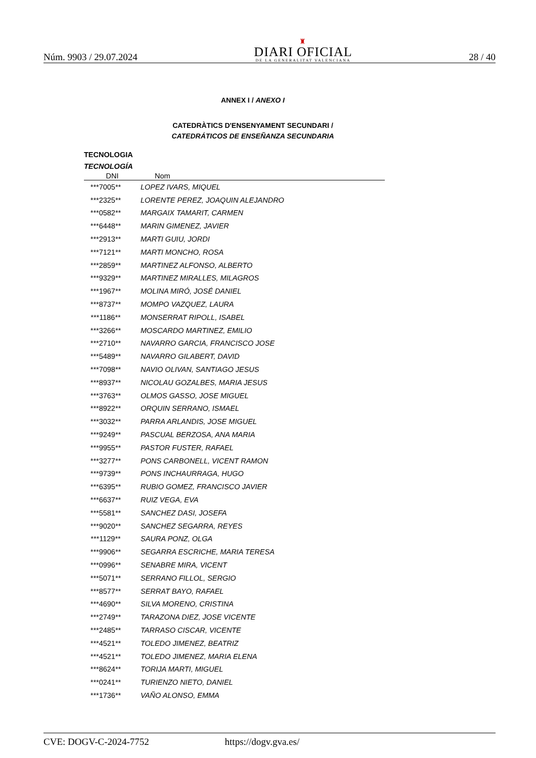Núm. 9903 / 29.07.2024
♜
DIARI OFICIAL
DE LA GENERALITAT VALENCIANA
28 / 40
ANNEX I / ANEXO I
CATEDRÀTICS D'ENSENYAMENT SECUNDARI /
CATEDRÁTICOS DE ENSEÑANZA SECUNDARIA
TECNOLOGIA
TECNOLOGÍA
| DNI | Nom |
| --- | --- |
| ***7005** | LOPEZ IVARS, MIQUEL |
| ***2325** | LORENTE PEREZ, JOAQUIN ALEJANDRO |
| ***0582** | MARGAIX TAMARIT, CARMEN |
| ***6448** | MARIN GIMENEZ, JAVIER |
| ***2913** | MARTI GUIU, JORDI |
| ***7121** | MARTI MONCHO, ROSA |
| ***2859** | MARTINEZ ALFONSO, ALBERTO |
| ***9329** | MARTINEZ MIRALLES, MILAGROS |
| ***1967** | MOLINA MIRÓ, JOSÉ DANIEL |
| ***8737** | MOMPO VAZQUEZ, LAURA |
| ***1186** | MONSERRAT RIPOLL, ISABEL |
| ***3266** | MOSCARDO MARTINEZ, EMILIO |
| ***2710** | NAVARRO GARCIA, FRANCISCO JOSE |
| ***5489** | NAVARRO GILABERT, DAVID |
| ***7098** | NAVIO OLIVAN, SANTIAGO JESUS |
| ***8937** | NICOLAU GOZALBES, MARIA JESUS |
| ***3763** | OLMOS GASSO, JOSE MIGUEL |
| ***8922** | ORQUIN SERRANO, ISMAEL |
| ***3032** | PARRA ARLANDIS, JOSE MIGUEL |
| ***9249** | PASCUAL BERZOSA, ANA MARIA |
| ***9955** | PASTOR FUSTER, RAFAEL |
| ***3277** | PONS CARBONELL, VICENT RAMON |
| ***9739** | PONS INCHAURRAGA, HUGO |
| ***6395** | RUBIO GOMEZ, FRANCISCO JAVIER |
| ***6637** | RUIZ VEGA, EVA |
| ***5581** | SANCHEZ DASI, JOSEFA |
| ***9020** | SANCHEZ SEGARRA, REYES |
| ***1129** | SAURA PONZ, OLGA |
| ***9906** | SEGARRA ESCRICHE, MARIA TERESA |
| ***0996** | SENABRE MIRA, VICENT |
| ***5071** | SERRANO FILLOL, SERGIO |
| ***8577** | SERRAT BAYO, RAFAEL |
| ***4690** | SILVA MORENO, CRISTINA |
| ***2749** | TARAZONA DIEZ, JOSE VICENTE |
| ***2485** | TARRASO CISCAR, VICENTE |
| ***4521** | TOLEDO JIMENEZ, BEATRIZ |
| ***4521** | TOLEDO JIMENEZ, MARIA ELENA |
| ***8624** | TORIJA MARTI, MIGUEL |
| ***0241** | TURIENZO NIETO, DANIEL |
| ***1736** | VAÑO ALONSO, EMMA |
CVE: DOGV-C-2024-7752 https://dogv.gva.es/